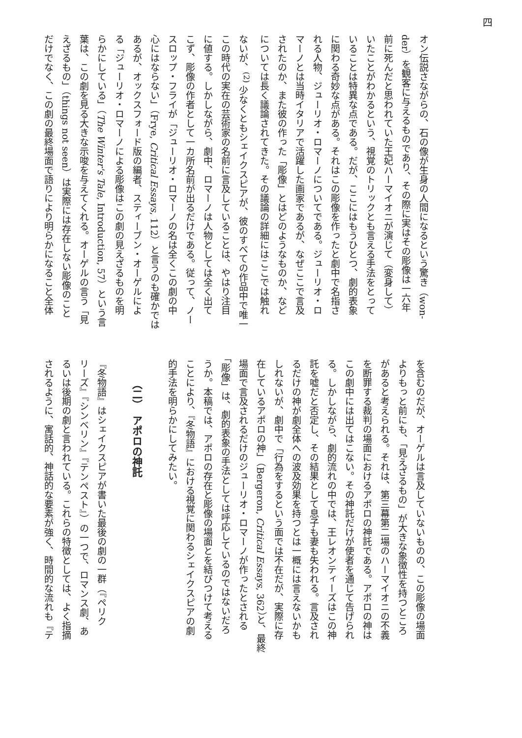四
オン伝説さながらの、石の像が生身の人間になるという驚き（won-
der）を観客に与えるものであり、その際に実はその彫像は一六年
前に死んだと思われていた王妃ハーマイオニが演じて（変身して）
いたことがわかるという、視覚のトリックとも言える手法をとって
いることは特異な点である。だが、ここにはもうひとつ、劇的表象
に関わる奇妙な点がある。それはこの彫像を作ったと劇中で名指さ
れる人物、ジューリオ・ロマーノについてである。ジューリオ・ロ
マーノとは当時イタリアで活躍した画家であるが、なぜここで言及
されたのか、また彼の作った「彫像」とはどのようなものか、など
については長く議論されてきた。その議論の詳細にはここでは触れ
ないが、<sup>(2)</sup> 少なくともシェイクスピアが、彼のすべての作品中で唯一
この時代の実在の芸術家の名前に言及していることは、やはり注目
に値する。しかしながら、劇中、ロマーノは人物としては全く出て
こず、彫像の作者として一カ所名前が出るだけである。従って、ノー
スロップ・フライが「ジューリオ・ロマーノの名は全くこの劇の中
心にはならない」（Frye, Critical Essays, 112）と言うのも確かでは
あるが、オックスフォード版の編者、スティーブン・オーゲルによ
る「ジューリオ・ロマーノによる彫像はこの劇の見えざるものを明
らかにしている」（The Winter's Tale, Introduction, 57）という言
葉は、この劇を見る大きな示唆を与えてくれる。オーゲルの言う「見
えざるもの」（things not seen）は実際には存在しない彫像のこと
だけでなく、この劇の最終場面で語りにより明らかになること全体
を含むのだが、オーゲルは言及していないものの、この彫像の場面
よりもっと前にも、「見えざるもの」が大きな象徴性を持つところ
があると考えられる。それは、第三幕第二場のハーマイオニの不義
を断罪する裁判の場面におけるアポロの神託である。アポロの神は
この劇中には出てはこない。その神託だけが使者を通じて告げられ
る。しかしながら、劇的流れの中では、王レオンティーズはこの神
託を嘘だと否定し、その結果として息子も妻も失われる。言及され
るだけの神が劇全体への波及効果を持つとは一概には言えないかも
しれないが、劇中で「行為をするという面では不在だが、実際に存
在しているアポロの神」（Bergeron, Critical Essays, 362）と、最終
場面で言及されるだけのジューリオ・ロマーノが作ったとされる
「彫像」は、劇的表象の手法としては呼応しているのではないだろ
うか。本稿では、アポロの存在と彫像の場面とを結びつけて考える
ことにより、『冬物語』における視覚に関わるシェイクスピアの劇
的手法を明らかにしてみたい。
（二）　アポロの神託
『冬物語』はシェイクスピアが書いた最後の劇の一群（『ペリク
リーズ』『シンベリン』『テンペスト』）の一つで、ロマンス劇、あ
るいは後期の劇と言われている。これらの特徴としては、よく指摘
されるように、寓話的、神話的な要素が強く、時間的な流れも『テ